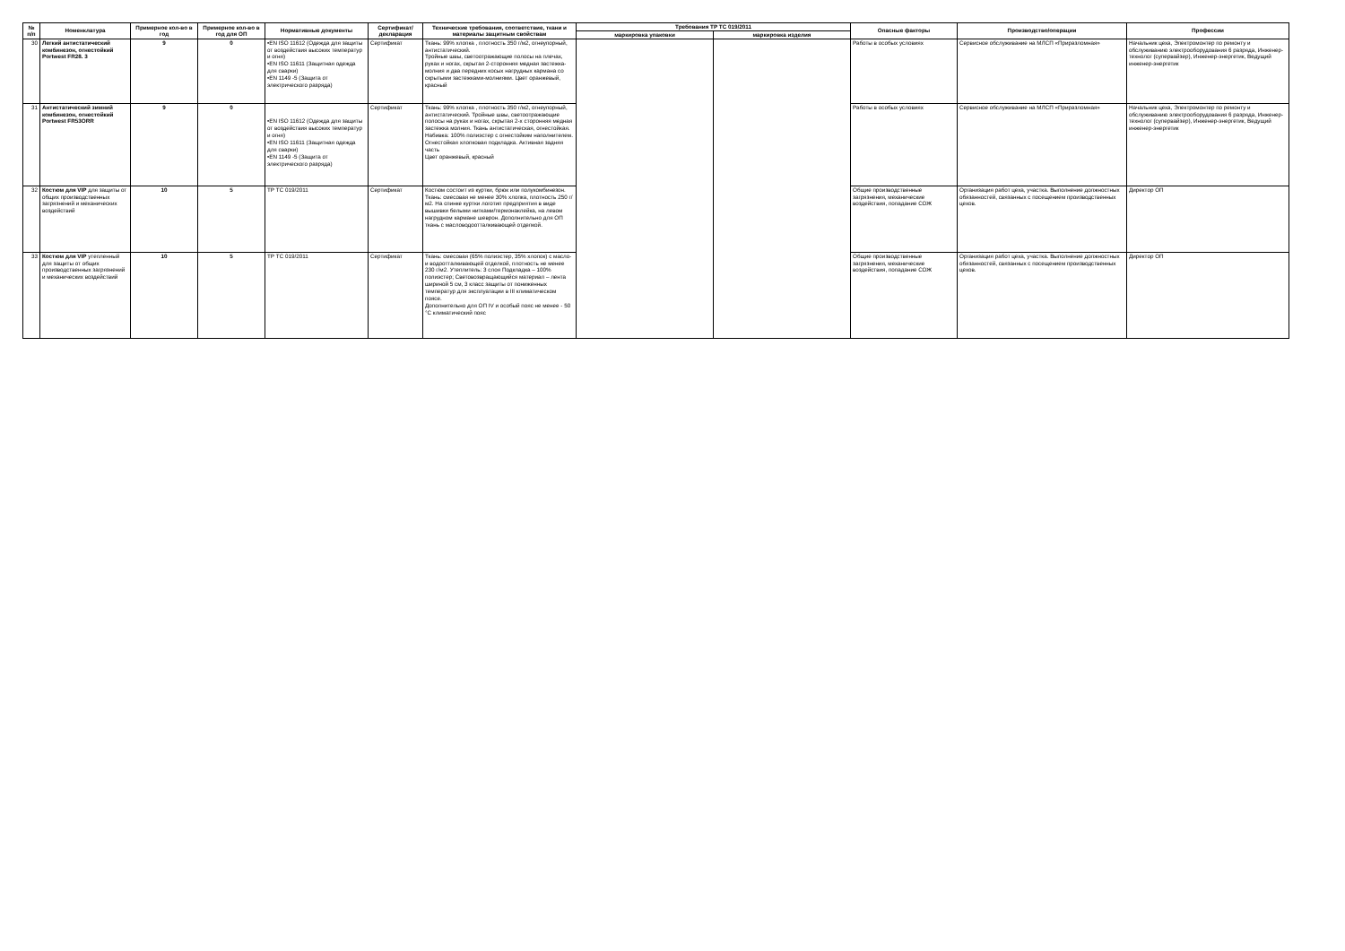| № п/п | Номенклатура | Примерное кол-во в год | Примерное кол-во в год для ОП | Нормативные документы | Сертификат/ декларация | Технические требования, соответствие, ткани и материалы защитным свойствам | Требования ТР ТС 019/2011 | | Опасные факторы | Производство/операции | Профессии |
| --- | --- | --- | --- | --- | --- | --- | --- | --- | --- | --- | --- |
| | | | | | | | маркировка упаковки | маркировка изделия | | | |
| 30 | Легкий антистатический комбинезон, огнестойкий Portwest FR28. 3 | 9 | 0 | •EN ISO 11612 (Одежда для защиты от воздействия высоких температур и огня) •EN ISO 11611 (Защитная одежда для сварки) •EN 1149 -5 (Защита от электрического разряда) | Сертификат | Ткань: 99% хлопка , плотность 350 г/м2, огнеупорный, антистатический. Тройные швы, светоотражающие полосы на плечах, руках и ногах, скрытая 2-сторонняя медная застежка-молния и два передних косых нагрудных кармана со скрытыми застежками-молниями. Цвет оранжевый, красный | | | Работы в особых условиях | Сервисное обслуживание на МЛСП «Приразломная» | Начальник цеха, Электромонтер по ремонту и обслуживанию электрооборудования 6 разряда, Инженер-технолог (супервайзер), Инженер-энергетик, Ведущий инженер-энергетик |
| 31 | Антистатический зимний комбинезон, огнестойкий Portwest FR53ORR | 9 | 0 | •EN ISO 11612 (Одежда для защиты от воздействия высоких температур и огня) •EN ISO 11611 (Защитная одежда для сварки) •EN 1149 -5 (Защита от электрического разряда) | Сертификат | Ткань: 99% хлопка , плотность 350 г/м2, огнеупорный, антистатический. Тройные швы, светоотражающие полосы на руках и ногах, скрытая 2-х сторонняя медная застежка молния. Ткань антистатическая, огнестойкая. Набивка: 100% полиэстер с огнестойким наполнителем. Огнестойкая хлопковая подкладка. Активная задняя часть Цвет оранжевый, красный | | | Работы в особых условиях | Сервисное обслуживание на МЛСП «Приразломная» | Начальник цеха, Электромонтер по ремонту и обслуживанию электрооборудования 6 разряда, Инженер-технолог (супервайзер), Инженер-энергетик, Ведущий инженер-энергетик |
| 32 | Костюм для VIP для защиты от общих производственных загрязнений и механических воздействий | 10 | 5 | ТР ТС 019/2011 | Сертификат | Костюм состоит из куртки, брюк или полукомбинезон. Ткань: смесовая не менее 30% хлопка, плотность 250 г/м2. На спинке куртки логотип предприятия в виде вышивки белыми нитками/термонаклейка, на левом нагрудном кармане шеврон. Дополнительно для ОП ткань с масловодоотталкивающей отделкой. | | | Общие производственные загрязнения, механические воздействия, попадание СОЖ | Организация работ цеха, участка. Выполнение должностных обязанностей, связанных с посещением производственных цехов. | Директор ОП |
| 33 | Костюм для VIP утепленный для защиты от общих производственных загрязнений и механических воздействий | 10 | 5 | ТР ТС 019/2011 | Сертификат | Ткань: смесовая (65% полиэстер, 35% хлопок) с масло- и водоотталкивающей отделкой, плотность не менее 230 г/м2. Утеплитель: 3 слоя Подкладка – 100% полиэстер; Световозвращающийся материал – лента шириной 5 см, 3 класс защиты от пониженных температур для эксплуатации в III климатическом поясе. Дополнительно для ОП IV и особый пояс не менее - 50 °С климатический пояс | | | Общие производственные загрязнения, механические воздействия, попадание СОЖ | Организация работ цеха, участка. Выполнение должностных обязанностей, связанных с посещением производственных цехов. | Директор ОП |